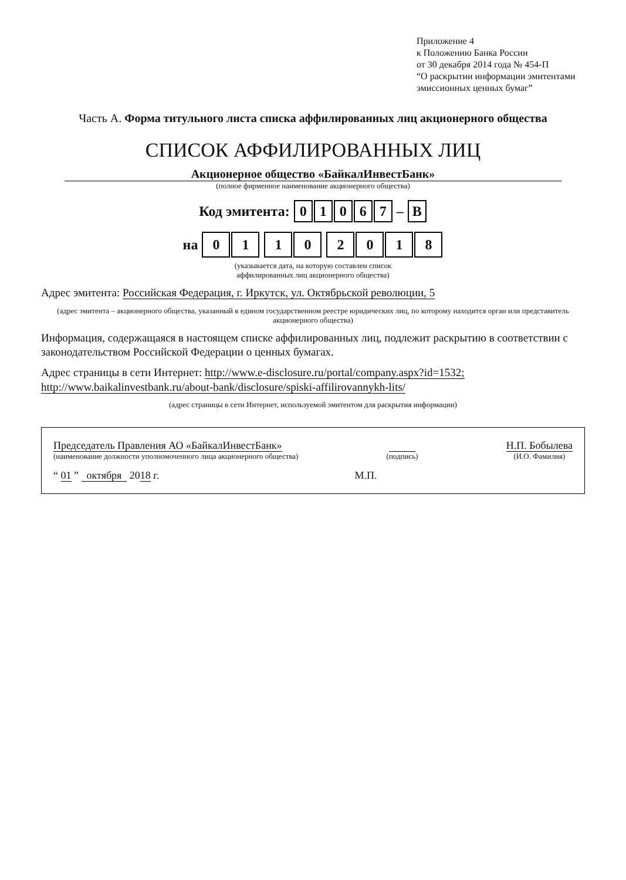Приложение 4
к Положению Банка России
от 30 декабря 2014 года № 454-П
“О раскрытии информации эмитентами
эмиссионных ценных бумаг”
Часть А. Форма титульного листа списка аффилированных лиц акционерного общества
СПИСОК АФФИЛИРОВАННЫХ ЛИЦ
Акционерное общество «БайкалИнвестБанк»
(полное фирменное наименование акционерного общества)
Код эмитента: 01067 – В
на 01 10 2018
(указывается дата, на которую составлен список
аффилированных лиц акционерного общества)
Адрес эмитента: Российская Федерация, г. Иркутск, ул. Октябрьской революции, 5
(адрес эмитента – акционерного общества, указанный в едином государственном реестре юридических лиц, по которому находится орган или представитель акционерного общества)
Информация, содержащаяся в настоящем списке аффилированных лиц, подлежит раскрытию в соответствии с законодательством Российской Федерации о ценных бумагах.
Адрес страницы в сети Интернет: http://www.e-disclosure.ru/portal/company.aspx?id=1532;
http://www.baikalinvestbank.ru/about-bank/disclosure/spiski-affilirovannykh-lits/
(адрес страницы в сети Интернет, используемой эмитентом для раскрытия информации)
Председатель Правления АО «БайкалИнвестБанк»
(наименование должности уполномоченного лица акционерного общества)
(подпись)
Н.П. Бобылева
(И.О. Фамилия)
“ 01 ” октября 2018 г.
М.П.